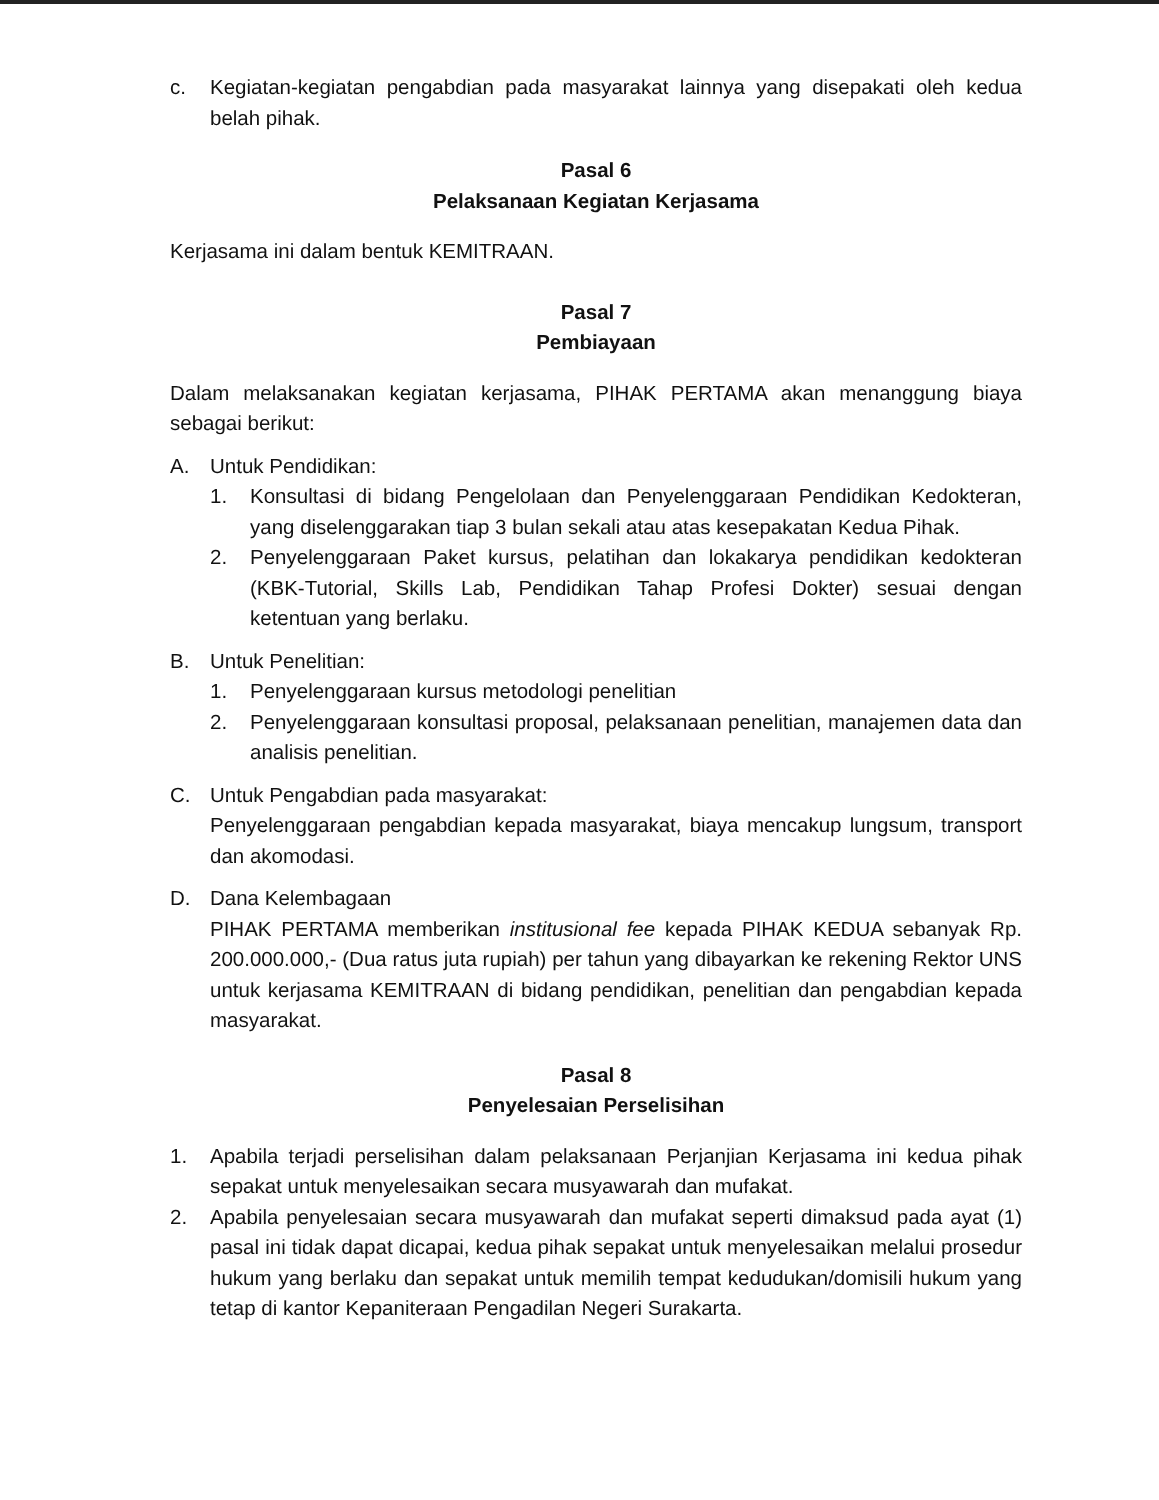c. Kegiatan-kegiatan pengabdian pada masyarakat lainnya yang disepakati oleh kedua belah pihak.
Pasal 6
Pelaksanaan Kegiatan Kerjasama
Kerjasama ini dalam bentuk KEMITRAAN.
Pasal 7
Pembiayaan
Dalam melaksanakan kegiatan kerjasama, PIHAK PERTAMA akan menanggung biaya sebagai berikut:
A. Untuk Pendidikan:
1. Konsultasi di bidang Pengelolaan dan Penyelenggaraan Pendidikan Kedokteran, yang diselenggarakan tiap 3 bulan sekali atau atas kesepakatan Kedua Pihak.
2. Penyelenggaraan Paket kursus, pelatihan dan lokakarya pendidikan kedokteran (KBK-Tutorial, Skills Lab, Pendidikan Tahap Profesi Dokter) sesuai dengan ketentuan yang berlaku.
B. Untuk Penelitian:
1. Penyelenggaraan kursus metodologi penelitian
2. Penyelenggaraan konsultasi proposal, pelaksanaan penelitian, manajemen data dan analisis penelitian.
C. Untuk Pengabdian pada masyarakat:
Penyelenggaraan pengabdian kepada masyarakat, biaya mencakup lungsum, transport dan akomodasi.
D. Dana Kelembagaan
PIHAK PERTAMA memberikan institusional fee kepada PIHAK KEDUA sebanyak Rp. 200.000.000,- (Dua ratus juta rupiah) per tahun yang dibayarkan ke rekening Rektor UNS untuk kerjasama KEMITRAAN di bidang pendidikan, penelitian dan pengabdian kepada masyarakat.
Pasal 8
Penyelesaian Perselisihan
1. Apabila terjadi perselisihan dalam pelaksanaan Perjanjian Kerjasama ini kedua pihak sepakat untuk menyelesaikan secara musyawarah dan mufakat.
2. Apabila penyelesaian secara musyawarah dan mufakat seperti dimaksud pada ayat (1) pasal ini tidak dapat dicapai, kedua pihak sepakat untuk menyelesaikan melalui prosedur hukum yang berlaku dan sepakat untuk memilih tempat kedudukan/domisili hukum yang tetap di kantor Kepaniteraan Pengadilan Negeri Surakarta.